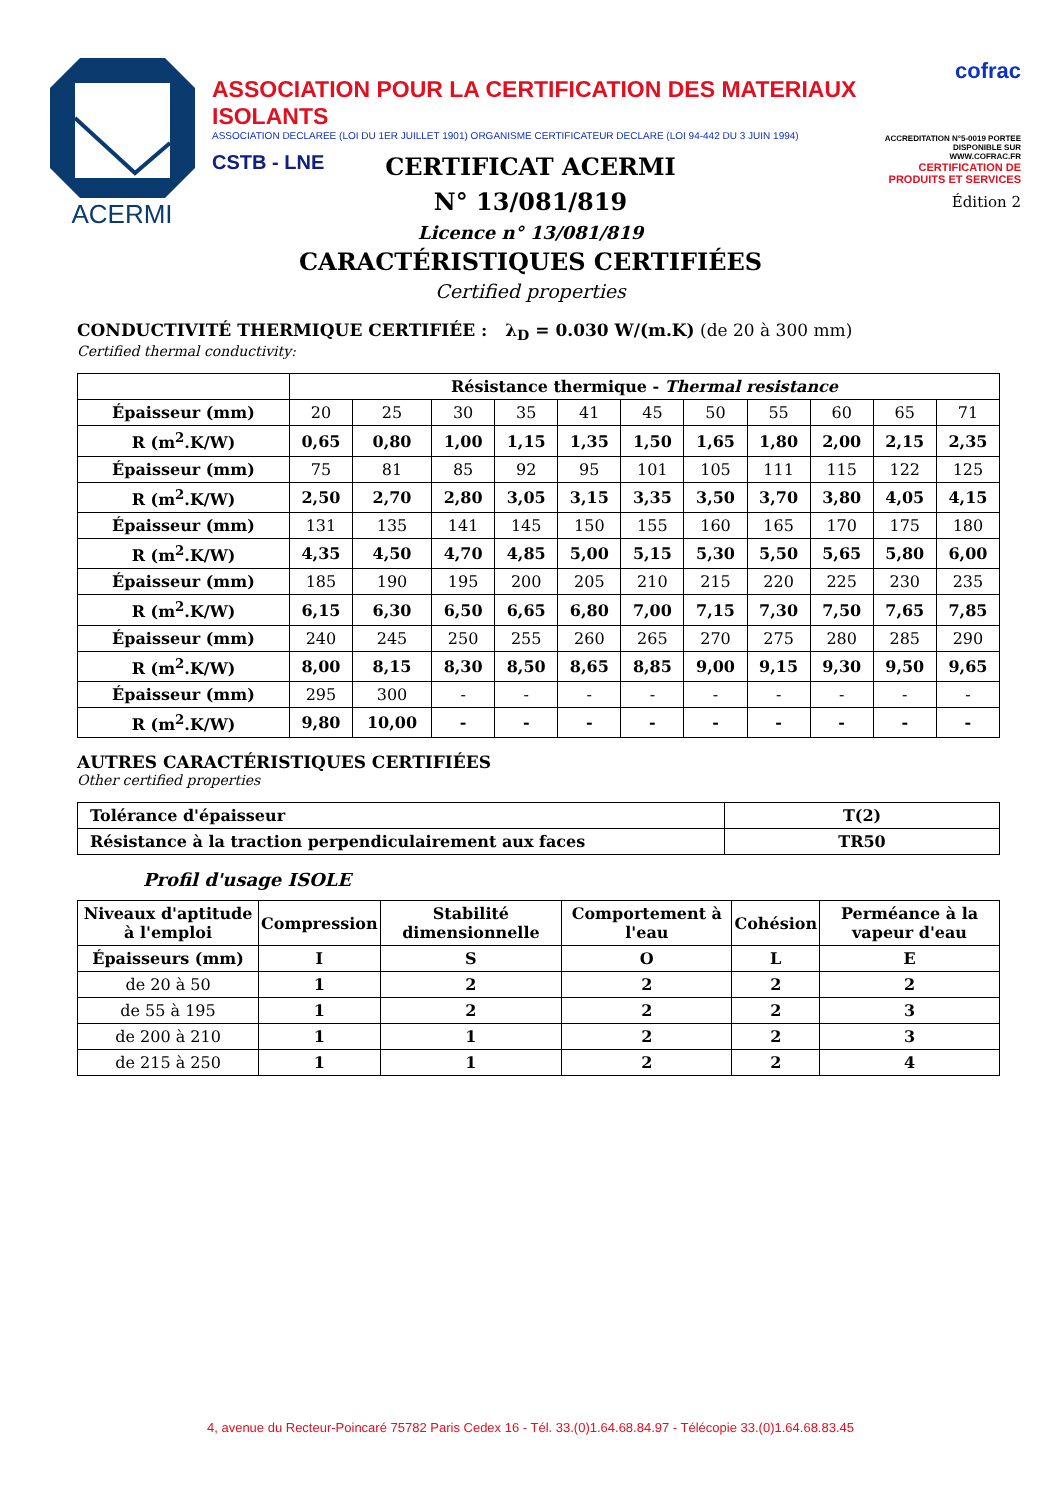ACERMI
ASSOCIATION POUR LA CERTIFICATION DES MATERIAUX ISOLANTS
ASSOCIATION DECLAREE (LOI DU 1ER JUILLET 1901) ORGANISME CERTIFICATEUR DECLARE (LOI 94-442 DU 3 JUIN 1994)
CSTB - LNE
cofrac
ACCREDITATION N°5-0019 PORTEE DISPONIBLE SUR WWW.COFRAC.FR
CERTIFICATION DE PRODUITS ET SERVICES
Édition 2
CERTIFICAT ACERMI
N° 13/081/819
Licence n° 13/081/819
CARACTÉRISTIQUES CERTIFIÉES
Certified properties
CONDUCTIVITÉ THERMIQUE CERTIFIÉE : λ<sub>D</sub> = 0.030 W/(m.K) (de 20 à 300 mm)
Certified thermal conductivity:
| | Résistance thermique - Thermal resistance | | | | | | | | | | |
| Épaisseur (mm) | 20 | 25 | 30 | 35 | 41 | 45 | 50 | 55 | 60 | 65 | 71 |
| R (m<sup>2</sup>.K/W) | 0,65 | 0,80 | 1,00 | 1,15 | 1,35 | 1,50 | 1,65 | 1,80 | 2,00 | 2,15 | 2,35 |
| Épaisseur (mm) | 75 | 81 | 85 | 92 | 95 | 101 | 105 | 111 | 115 | 122 | 125 |
| R (m<sup>2</sup>.K/W) | 2,50 | 2,70 | 2,80 | 3,05 | 3,15 | 3,35 | 3,50 | 3,70 | 3,80 | 4,05 | 4,15 |
| Épaisseur (mm) | 131 | 135 | 141 | 145 | 150 | 155 | 160 | 165 | 170 | 175 | 180 |
| R (m<sup>2</sup>.K/W) | 4,35 | 4,50 | 4,70 | 4,85 | 5,00 | 5,15 | 5,30 | 5,50 | 5,65 | 5,80 | 6,00 |
| Épaisseur (mm) | 185 | 190 | 195 | 200 | 205 | 210 | 215 | 220 | 225 | 230 | 235 |
| R (m<sup>2</sup>.K/W) | 6,15 | 6,30 | 6,50 | 6,65 | 6,80 | 7,00 | 7,15 | 7,30 | 7,50 | 7,65 | 7,85 |
| Épaisseur (mm) | 240 | 245 | 250 | 255 | 260 | 265 | 270 | 275 | 280 | 285 | 290 |
| R (m<sup>2</sup>.K/W) | 8,00 | 8,15 | 8,30 | 8,50 | 8,65 | 8,85 | 9,00 | 9,15 | 9,30 | 9,50 | 9,65 |
| Épaisseur (mm) | 295 | 300 | - | - | - | - | - | - | - | - | - |
| R (m<sup>2</sup>.K/W) | 9,80 | 10,00 | - | - | - | - | - | - | - | - | - |
AUTRES CARACTÉRISTIQUES CERTIFIÉES
Other certified properties
| Tolérance d'épaisseur | T(2) |
| Résistance à la traction perpendiculairement aux faces | TR50 |
Profil d'usage ISOLE
| Niveaux d'aptitude à l'emploi | Compression | Stabilité dimensionnelle | Comportement à l'eau | Cohésion | Perméance à la vapeur d'eau |
| --- | --- | --- | --- | --- | --- |
| Épaisseurs (mm) | I | S | O | L | E |
| de 20 à 50 | 1 | 2 | 2 | 2 | 2 |
| de 55 à 195 | 1 | 2 | 2 | 2 | 3 |
| de 200 à 210 | 1 | 1 | 2 | 2 | 3 |
| de 215 à 250 | 1 | 1 | 2 | 2 | 4 |
4, avenue du Recteur-Poincaré 75782 Paris Cedex 16 - Tél. 33.(0)1.64.68.84.97 - Télécopie 33.(0)1.64.68.83.45